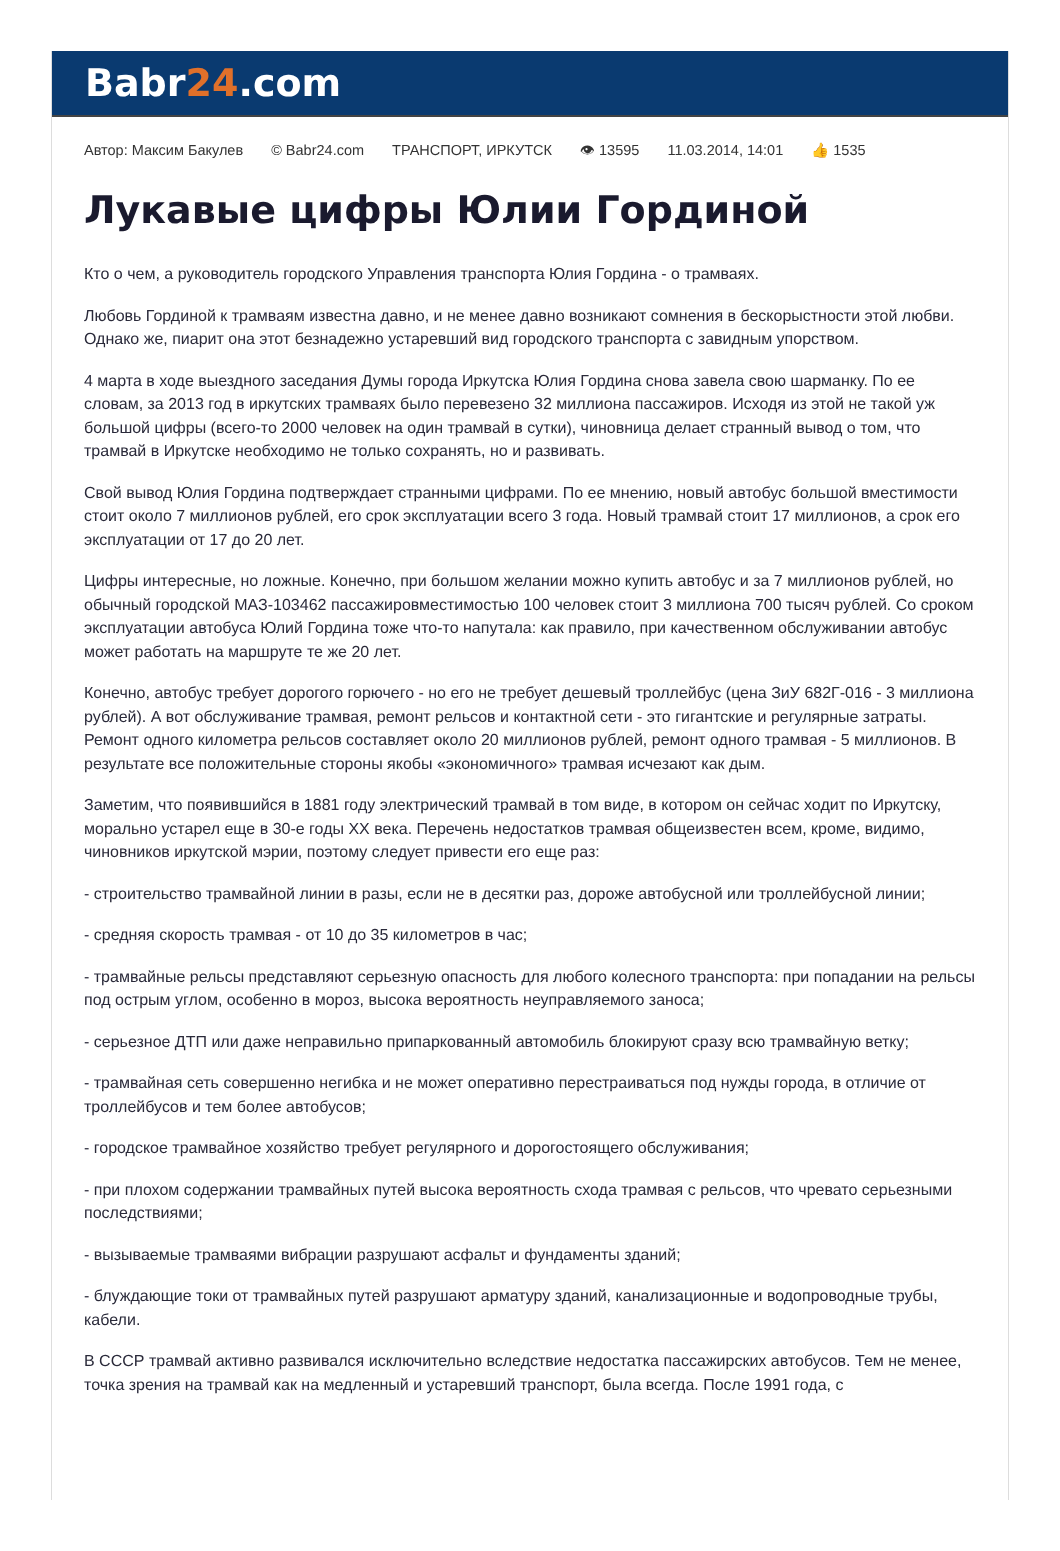Babr24.com
Автор: Максим Бакулев © Babr24.com ТРАНСПОРТ, ИРКУТСК 👁 13595 11.03.2014, 14:01 👍 1535
Лукавые цифры Юлии Гординой
Кто о чем, а руководитель городского Управления транспорта Юлия Гордина - о трамваях.
Любовь Гординой к трамваям известна давно, и не менее давно возникают сомнения в бескорыстности этой любви. Однако же, пиарит она этот безнадежно устаревший вид городского транспорта с завидным упорством.
4 марта в ходе выездного заседания Думы города Иркутска Юлия Гордина снова завела свою шарманку. По ее словам, за 2013 год в иркутских трамваях было перевезено 32 миллиона пассажиров. Исходя из этой не такой уж большой цифры (всего-то 2000 человек на один трамвай в сутки), чиновница делает странный вывод о том, что трамвай в Иркутске необходимо не только сохранять, но и развивать.
Свой вывод Юлия Гордина подтверждает странными цифрами. По ее мнению, новый автобус большой вместимости стоит около 7 миллионов рублей, его срок эксплуатации всего 3 года. Новый трамвай стоит 17 миллионов, а срок его эксплуатации от 17 до 20 лет.
Цифры интересные, но ложные. Конечно, при большом желании можно купить автобус и за 7 миллионов рублей, но обычный городской МАЗ-103462 пассажировместимостью 100 человек стоит 3 миллиона 700 тысяч рублей. Со сроком эксплуатации автобуса Юлий Гордина тоже что-то напутала: как правило, при качественном обслуживании автобус может работать на маршруте те же 20 лет.
Конечно, автобус требует дорогого горючего - но его не требует дешевый троллейбус (цена ЗиУ 682Г-016 - 3 миллиона рублей). А вот обслуживание трамвая, ремонт рельсов и контактной сети - это гигантские и регулярные затраты. Ремонт одного километра рельсов составляет около 20 миллионов рублей, ремонт одного трамвая - 5 миллионов. В результате все положительные стороны якобы «экономичного» трамвая исчезают как дым.
Заметим, что появившийся в 1881 году электрический трамвай в том виде, в котором он сейчас ходит по Иркутску, морально устарел еще в 30-е годы XX века. Перечень недостатков трамвая общеизвестен всем, кроме, видимо, чиновников иркутской мэрии, поэтому следует привести его еще раз:
- строительство трамвайной линии в разы, если не в десятки раз, дороже автобусной или троллейбусной линии;
- средняя скорость трамвая - от 10 до 35 километров в час;
- трамвайные рельсы представляют серьезную опасность для любого колесного транспорта: при попадании на рельсы под острым углом, особенно в мороз, высока вероятность неуправляемого заноса;
- серьезное ДТП или даже неправильно припаркованный автомобиль блокируют сразу всю трамвайную ветку;
- трамвайная сеть совершенно негибка и не может оперативно перестраиваться под нужды города, в отличие от троллейбусов и тем более автобусов;
- городское трамвайное хозяйство требует регулярного и дорогостоящего обслуживания;
- при плохом содержании трамвайных путей высока вероятность схода трамвая с рельсов, что чревато серьезными последствиями;
- вызываемые трамваями вибрации разрушают асфальт и фундаменты зданий;
- блуждающие токи от трамвайных путей разрушают арматуру зданий, канализационные и водопроводные трубы, кабели.
В СССР трамвай активно развивался исключительно вследствие недостатка пассажирских автобусов. Тем не менее, точка зрения на трамвай как на медленный и устаревший транспорт, была всегда. После 1991 года, с